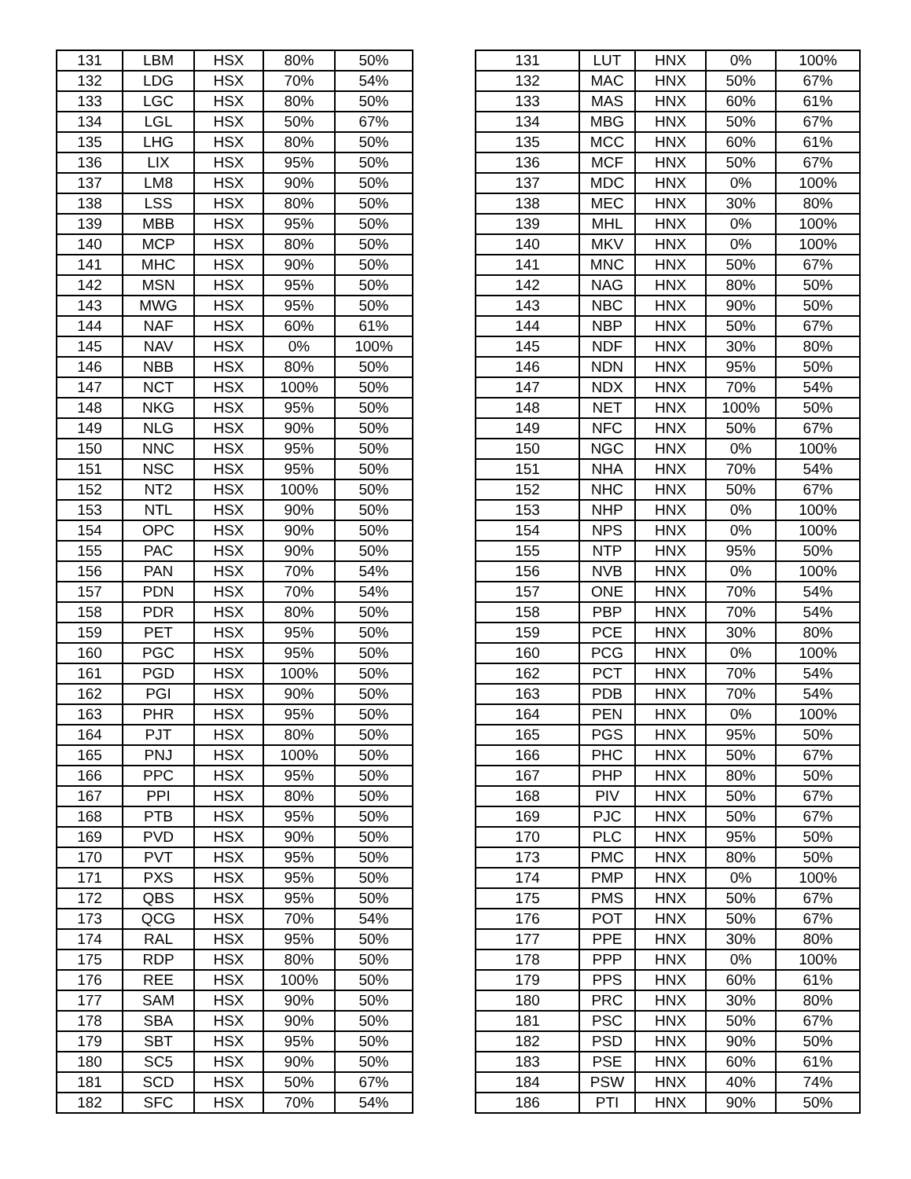| 131 | LBM | HSX | 80% | 50% |
| 132 | LDG | HSX | 70% | 54% |
| 133 | LGC | HSX | 80% | 50% |
| 134 | LGL | HSX | 50% | 67% |
| 135 | LHG | HSX | 80% | 50% |
| 136 | LIX | HSX | 95% | 50% |
| 137 | LM8 | HSX | 90% | 50% |
| 138 | LSS | HSX | 80% | 50% |
| 139 | MBB | HSX | 95% | 50% |
| 140 | MCP | HSX | 80% | 50% |
| 141 | MHC | HSX | 90% | 50% |
| 142 | MSN | HSX | 95% | 50% |
| 143 | MWG | HSX | 95% | 50% |
| 144 | NAF | HSX | 60% | 61% |
| 145 | NAV | HSX | 0% | 100% |
| 146 | NBB | HSX | 80% | 50% |
| 147 | NCT | HSX | 100% | 50% |
| 148 | NKG | HSX | 95% | 50% |
| 149 | NLG | HSX | 90% | 50% |
| 150 | NNC | HSX | 95% | 50% |
| 151 | NSC | HSX | 95% | 50% |
| 152 | NT2 | HSX | 100% | 50% |
| 153 | NTL | HSX | 90% | 50% |
| 154 | OPC | HSX | 90% | 50% |
| 155 | PAC | HSX | 90% | 50% |
| 156 | PAN | HSX | 70% | 54% |
| 157 | PDN | HSX | 70% | 54% |
| 158 | PDR | HSX | 80% | 50% |
| 159 | PET | HSX | 95% | 50% |
| 160 | PGC | HSX | 95% | 50% |
| 161 | PGD | HSX | 100% | 50% |
| 162 | PGI | HSX | 90% | 50% |
| 163 | PHR | HSX | 95% | 50% |
| 164 | PJT | HSX | 80% | 50% |
| 165 | PNJ | HSX | 100% | 50% |
| 166 | PPC | HSX | 95% | 50% |
| 167 | PPI | HSX | 80% | 50% |
| 168 | PTB | HSX | 95% | 50% |
| 169 | PVD | HSX | 90% | 50% |
| 170 | PVT | HSX | 95% | 50% |
| 171 | PXS | HSX | 95% | 50% |
| 172 | QBS | HSX | 95% | 50% |
| 173 | QCG | HSX | 70% | 54% |
| 174 | RAL | HSX | 95% | 50% |
| 175 | RDP | HSX | 80% | 50% |
| 176 | REE | HSX | 100% | 50% |
| 177 | SAM | HSX | 90% | 50% |
| 178 | SBA | HSX | 90% | 50% |
| 179 | SBT | HSX | 95% | 50% |
| 180 | SC5 | HSX | 90% | 50% |
| 181 | SCD | HSX | 50% | 67% |
| 182 | SFC | HSX | 70% | 54% |
| 131 | LUT | HNX | 0% | 100% |
| 132 | MAC | HNX | 50% | 67% |
| 133 | MAS | HNX | 60% | 61% |
| 134 | MBG | HNX | 50% | 67% |
| 135 | MCC | HNX | 60% | 61% |
| 136 | MCF | HNX | 50% | 67% |
| 137 | MDC | HNX | 0% | 100% |
| 138 | MEC | HNX | 30% | 80% |
| 139 | MHL | HNX | 0% | 100% |
| 140 | MKV | HNX | 0% | 100% |
| 141 | MNC | HNX | 50% | 67% |
| 142 | NAG | HNX | 80% | 50% |
| 143 | NBC | HNX | 90% | 50% |
| 144 | NBP | HNX | 50% | 67% |
| 145 | NDF | HNX | 30% | 80% |
| 146 | NDN | HNX | 95% | 50% |
| 147 | NDX | HNX | 70% | 54% |
| 148 | NET | HNX | 100% | 50% |
| 149 | NFC | HNX | 50% | 67% |
| 150 | NGC | HNX | 0% | 100% |
| 151 | NHA | HNX | 70% | 54% |
| 152 | NHC | HNX | 50% | 67% |
| 153 | NHP | HNX | 0% | 100% |
| 154 | NPS | HNX | 0% | 100% |
| 155 | NTP | HNX | 95% | 50% |
| 156 | NVB | HNX | 0% | 100% |
| 157 | ONE | HNX | 70% | 54% |
| 158 | PBP | HNX | 70% | 54% |
| 159 | PCE | HNX | 30% | 80% |
| 160 | PCG | HNX | 0% | 100% |
| 162 | PCT | HNX | 70% | 54% |
| 163 | PDB | HNX | 70% | 54% |
| 164 | PEN | HNX | 0% | 100% |
| 165 | PGS | HNX | 95% | 50% |
| 166 | PHC | HNX | 50% | 67% |
| 167 | PHP | HNX | 80% | 50% |
| 168 | PIV | HNX | 50% | 67% |
| 169 | PJC | HNX | 50% | 67% |
| 170 | PLC | HNX | 95% | 50% |
| 173 | PMC | HNX | 80% | 50% |
| 174 | PMP | HNX | 0% | 100% |
| 175 | PMS | HNX | 50% | 67% |
| 176 | POT | HNX | 50% | 67% |
| 177 | PPE | HNX | 30% | 80% |
| 178 | PPP | HNX | 0% | 100% |
| 179 | PPS | HNX | 60% | 61% |
| 180 | PRC | HNX | 30% | 80% |
| 181 | PSC | HNX | 50% | 67% |
| 182 | PSD | HNX | 90% | 50% |
| 183 | PSE | HNX | 60% | 61% |
| 184 | PSW | HNX | 40% | 74% |
| 186 | PTI | HNX | 90% | 50% |